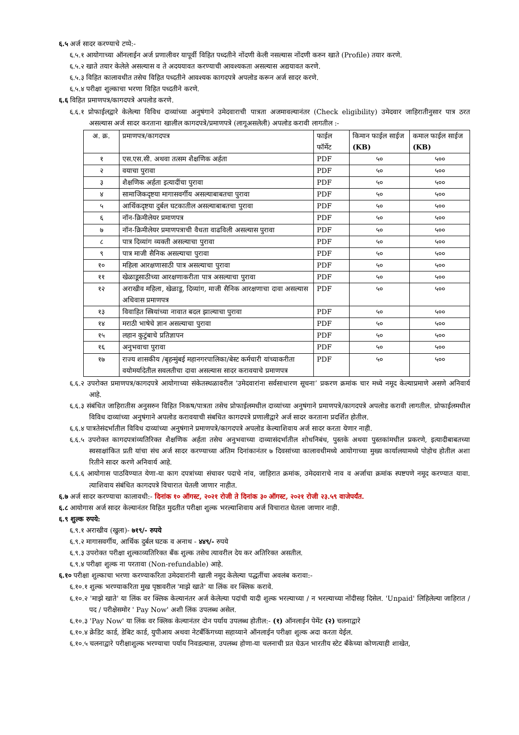६.५ अर्ज सादर करण्याचे टप्पे:-
६.५.१ आयोगाच्या ऑनलाईन अर्ज प्रणालीवर यापूर्वी विहित पध्दतीने नोंदणी केली नसल्यास नोंदणी करुन खाते (Profile) तयार करणे.
६.५.२ खाते तयार केलेले असल्यास व ते अदययावत करण्याची आवश्यकता असल्यास अद्ययावत करणे.
६.५.३ विहित कालावधीत तसेच विहित पध्दतीने आवश्यक कागदपत्रे अपलोड करून अर्ज सादर करणे.
६.५.४ परीक्षा शुल्काचा भरणा विहित पध्दतीने करणे.
६.६ विहित प्रमाणपत्र/कागदपत्रे अपलोड करणे.
६.६.१ प्रोफाईलद्वारे केलेल्या विविध दाव्यांच्या अनुषंगाने उमेदवाराची पात्रता अजमावल्यानंतर (Check eligibility) उमेदवार जाहिरातीनुसार पात्र ठरत असल्यास अर्ज सादर करताना खालील कागदपत्रे/प्रमाणपत्रे (लागूअसलेली) अपलोड करावी लागतील :-
| अ. क्र. | प्रमाणपत्र/कागदपत्र | फाईल फॉर्मेट | किमान फाईल साईज (KB) | कमाल फाईल साईज (KB) |
| --- | --- | --- | --- | --- |
| १ | एस.एस.सी. अथवा तत्सम शैक्षणिक अर्हता | PDF | ५० | ५०० |
| २ | वयाचा पुरावा | PDF | ५० | ५०० |
| ३ | शैक्षणिक अर्हता इत्यादींचा पुरावा | PDF | ५० | ५०० |
| ४ | सामाजिकदृष्टया मागासवर्गीय असल्याबाबतचा पुरावा | PDF | ५० | ५०० |
| ५ | आर्थिकदृष्टया दुर्बल घटकातील असल्याबाबतचा पुरावा | PDF | ५० | ५०० |
| ६ | नॉन-क्रिमीलेयर प्रमाणपत्र | PDF | ५० | ५०० |
| ७ | नॉन-क्रिमीलेयर प्रमाणपत्राची वैधता वाढविली असल्यास पुरावा | PDF | ५० | ५०० |
| ८ | पात्र दिव्यांग व्यक्ती असल्याचा पुरावा | PDF | ५० | ५०० |
| ९ | पात्र माजी सैनिक असल्याचा पुरावा | PDF | ५० | ५०० |
| १० | महिला आरक्षणासाठी पात्र असल्याचा पुरावा | PDF | ५० | ५०० |
| ११ | खेळाडूसाठीच्या आरक्षणाकरीता पात्र असल्याचा पुरावा | PDF | ५० | ५०० |
| १२ | अराखीव महिला, खेळाडू, दिव्यांग, माजी सैनिक आरक्षणाचा दावा असल्यास अधिवास प्रमाणपत्र | PDF | ५० | ५०० |
| १३ | विवाहित स्त्रियांच्या नावात बदल झाल्याचा पुरावा | PDF | ५० | ५०० |
| १४ | मराठी भाषेचे ज्ञान असल्याचा पुरावा | PDF | ५० | ५०० |
| १५ | लहान कुटुंबाचे प्रतिज्ञापन | PDF | ५० | ५०० |
| १६ | अनुभवाचा पुरावा | PDF | ५० | ५०० |
| १७ | राज्य शासकीय /बृहन्मुंबई महानगरपालिका/बेस्ट कर्मचारी यांच्याकरीता वयोमर्यादेतील सवलतीचा दावा असल्यास सादर करावयाचे प्रमाणपत्र | PDF | ५० | ५०० |
६.६.२ उपरोक्त प्रमाणपत्र/कागदपत्रे आयोगाच्या संकेतस्थळावरील ‘उमेदवारांना सर्वसाधारण सूचना’ प्रकरण क्रमांक चार मध्ये नमूद केल्याप्रमाणे असणे अनिवार्य आहे.
६.६.३ संबंधित जाहिरातीस अनुसरुन विहित निकष/पात्रता तसेच प्रोफाईलमधील दाव्यांच्या अनुषंगाने प्रमाणपत्रे/कागदपत्रे अपलोड करावी लागतील. प्रोफाईलमधील विविध दाव्यांच्या अनुषंगाने अपलोड करावयाची संबधित कागदपत्रे प्रणालीद्वारे अर्ज सादर करताना प्रदर्शित होतील.
६.६.४ पात्रतेसंदर्भातील विविध दाव्यांच्या अनुषंगाने प्रमाणपत्रे/कागदपत्रे अपलोड केल्याशिवाय अर्ज सादर करता येणार नाही.
६.६.५ उपरोक्त कागदपत्रांव्यतिरिक्त शैक्षणिक अर्हता तसेच अनुभवाच्या दाव्यासंदर्भातील शोधनिबंध, पुस्तके अथवा पुस्तकांमधील प्रकरणे, इत्यादीबाबतच्या स्वसाक्षांकित प्रती यांचा संच अर्ज सादर करण्याच्या अंतिम दिनांकानंतर ७ दिवसांच्या कालावधीमध्ये आयोगाच्या मुख्य कार्यालयामध्ये पोहोच होतील अशा रितीने सादर करणे अनिवार्य आहे.
६.६.६ आयोगास पाठविण्यात येणा-या काग दपत्रांच्या संचावर पदाचे नांव, जाहिरात क्रमांक, उमेदवाराचे नाव व अर्जाचा क्रमांक स्पष्टपणे नमूद करण्यात यावा. त्याशिवाय संबंधित कागदपत्रे विचारात घेतली जाणार नाहीत.
६.७ अर्ज सादर करण्याचा कालावधी:- दिनांक १० ऑगस्ट, २०२१ रोजी ते दिनांक ३० ऑगस्ट, २०२१ रोजी २३.५९ वाजेपर्यंत.
६.८ आयोगास अर्ज सादर केल्यानंतर विहित मुदतीत परीक्षा शुल्क भरल्याशिवाय अर्ज विचारात घेतला जाणार नाही.
६.९ शुल्क रुपये:
६.९.१ अराखीव (खुला)- ७१९/- रुपये
६.९.२ मागासवर्गीय, आर्थिक दुर्बल घटक व अनाथ - ४४९/- रुपये
६.९.३ उपरोक्त परीक्षा शुल्काव्यतिरिक्त बँक शुल्क तसेच त्यावरील देय कर अतिरिक्त असतील.
६.९.४ परीक्षा शुल्क ना परतावा (Non-refundable) आहे.
६.१० परीक्षा शुल्काचा भरणा करण्याकरिता उमेदवारांनी खाली नमूद केलेल्या पद्धतींचा अवलंब करावा:-
६.१०.१ शुल्क भरण्याकरिता मुख पृष्ठावरील 'माझे खाते' या लिंक वर क्लिक करावे.
६.१०.२ 'माझे खाते' या लिंक वर क्लिक केल्यानंतर अर्ज केलेल्या पदांची यादी शुल्क भरल्याच्या / न भरल्याच्या नोंदीसह दिसेल. 'Unpaid' लिहिलेल्या जाहिरात / पद / परीक्षेसमोर ' Pay Now' अशी लिंक उपलब्ध असेल.
६.१०.३ 'Pay Now' या लिंक वर क्लिक केल्यानंतर दोन पर्याय उपलब्ध होतील:- (१) ऑनलाईन पेमेंट (२) चलनाद्वारे
६.१०.४ क्रेडिट कार्ड, डेबिट कार्ड, युपीआय अथवा नेटबँकिंगच्या सहाय्याने ऑनलाईन परीक्षा शुल्क अदा करता येईल.
६.१०.५ चलनाद्वारे परीक्षाशुल्क भरण्याचा पर्याय निवडल्यास, उपलब्ध होणा-या चलनाची प्रत घेऊन भारतीय स्टेट बँकेच्या कोणत्याही शाखेत,